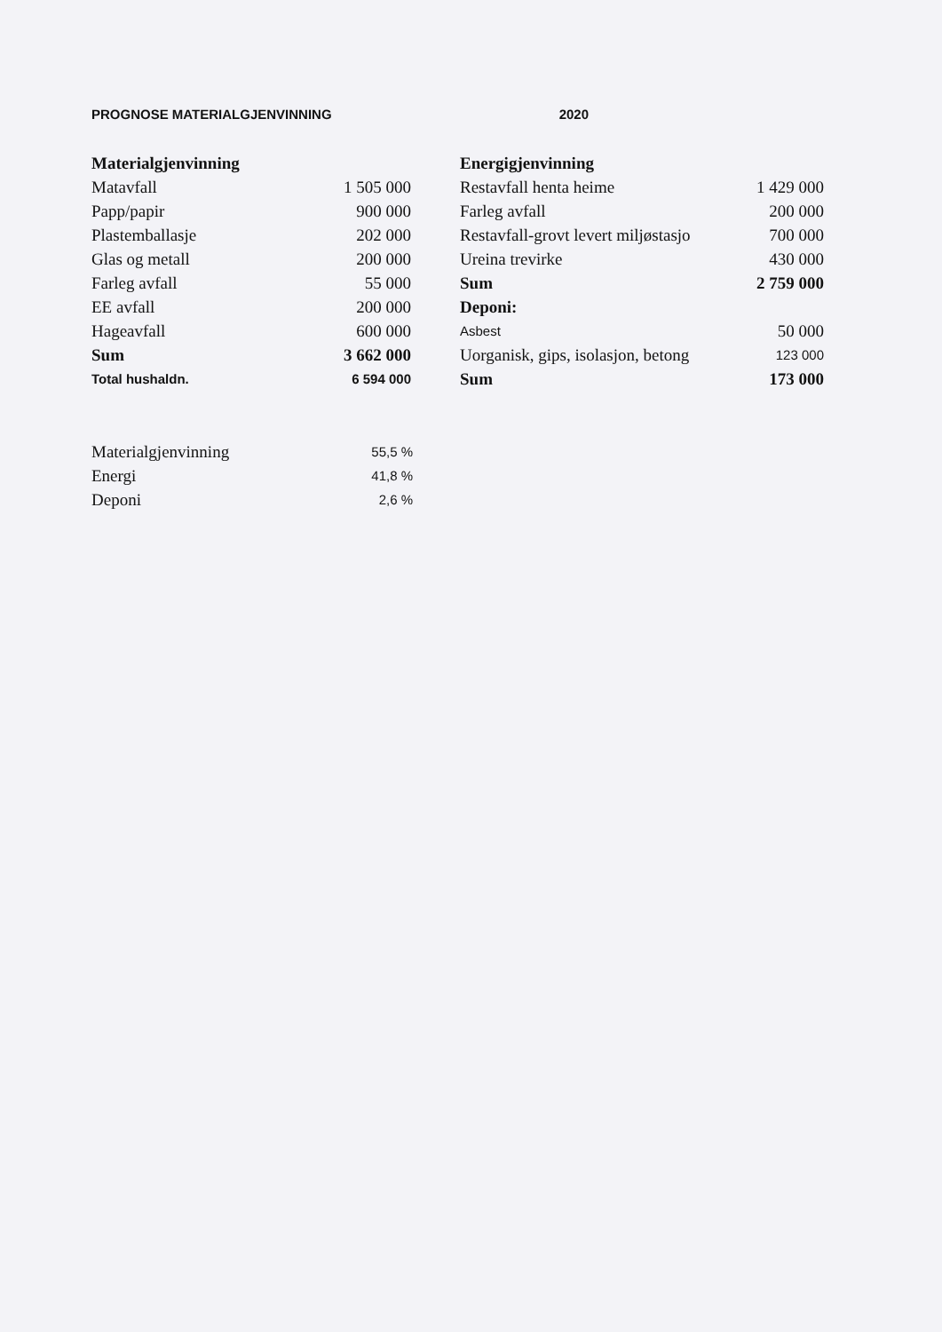PROGNOSE MATERIALGJENVINNING 2020
| Materialgjenvinning | |
| Matavfall | 1 505 000 |
| Papp/papir | 900 000 |
| Plastemballasje | 202 000 |
| Glas og metall | 200 000 |
| Farleg avfall | 55 000 |
| EE avfall | 200 000 |
| Hageavfall | 600 000 |
| Sum | 3 662 000 |
| Total hushaldn. | 6 594 000 |
| Energigjenvinning | |
| Restavfall henta heime | 1 429 000 |
| Farleg avfall | 200 000 |
| Restavfall-grovt levert miljøstasjo | 700 000 |
| Ureina trevirke | 430 000 |
| Sum | 2 759 000 |
| Deponi: | |
| Asbest | 50 000 |
| Uorganisk, gips, isolasjon, betong | 123 000 |
| Sum | 173 000 |
| Materialgjenvinning | 55,5 % |
| Energi | 41,8 % |
| Deponi | 2,6 % |